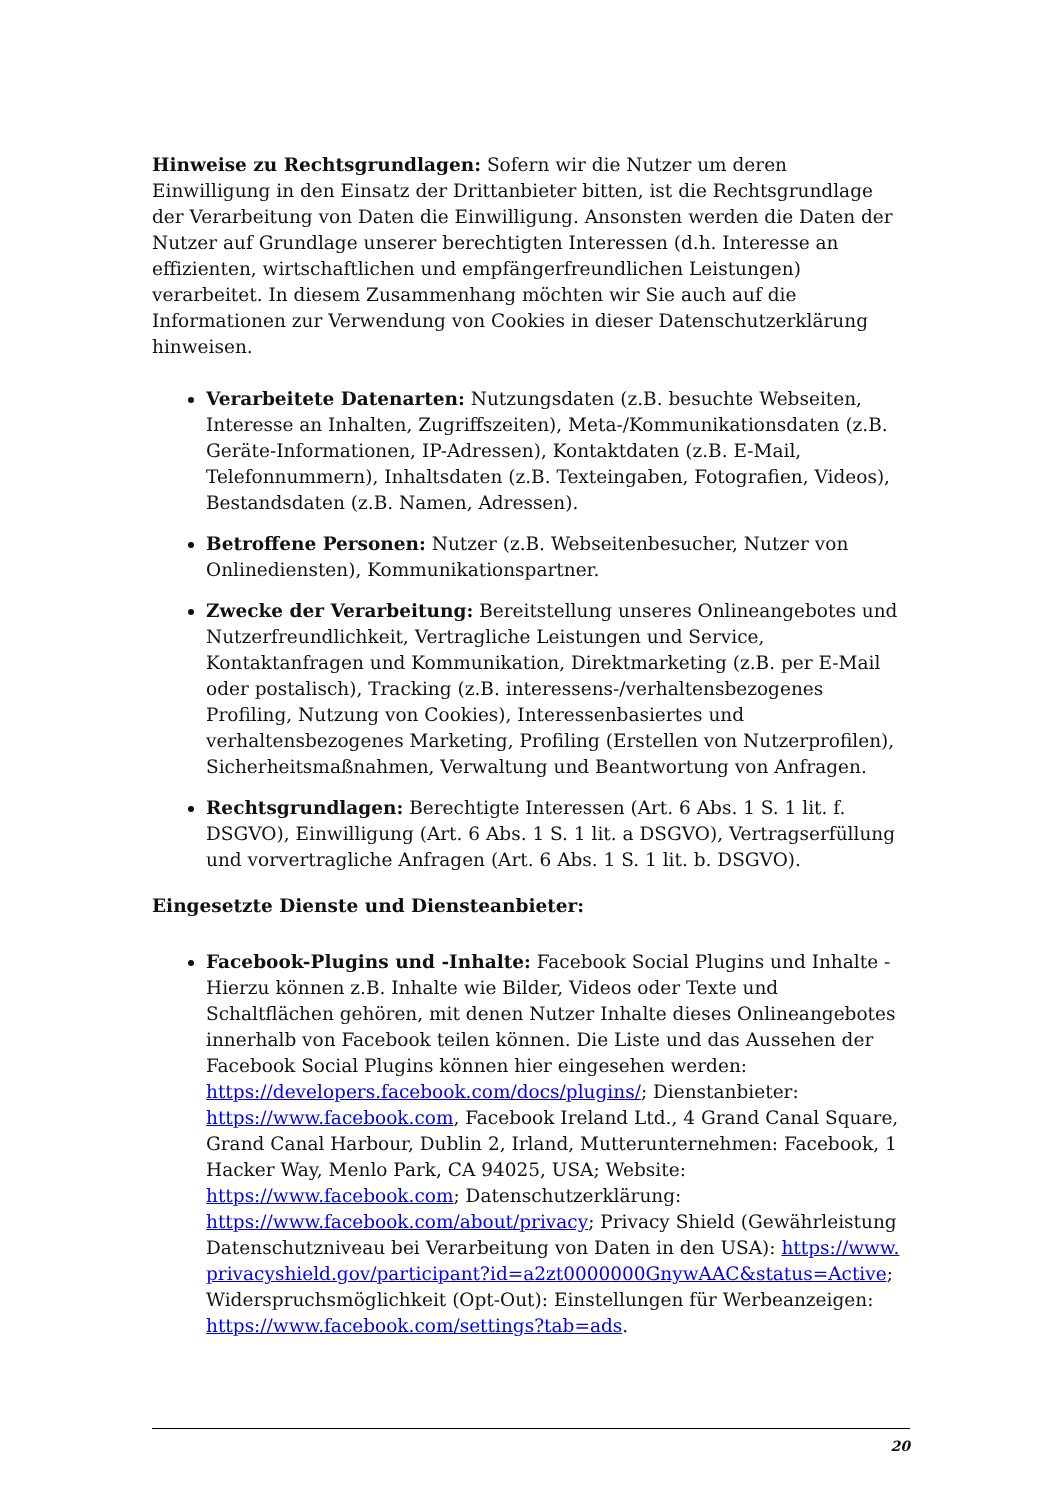Hinweise zu Rechtsgrundlagen: Sofern wir die Nutzer um deren Einwilligung in den Einsatz der Drittanbieter bitten, ist die Rechtsgrundlage der Verarbeitung von Daten die Einwilligung. Ansonsten werden die Daten der Nutzer auf Grundlage unserer berechtigten Interessen (d.h. Interesse an effizienten, wirtschaftlichen und empfängerfreundlichen Leistungen) verarbeitet. In diesem Zusammenhang möchten wir Sie auch auf die Informationen zur Verwendung von Cookies in dieser Datenschutzerklärung hinweisen.
Verarbeitete Datenarten: Nutzungsdaten (z.B. besuchte Webseiten, Interesse an Inhalten, Zugriffszeiten), Meta-/Kommunikationsdaten (z.B. Geräte-Informationen, IP-Adressen), Kontaktdaten (z.B. E-Mail, Telefonnummern), Inhaltsdaten (z.B. Texteingaben, Fotografien, Videos), Bestandsdaten (z.B. Namen, Adressen).
Betroffene Personen: Nutzer (z.B. Webseitenbesucher, Nutzer von Onlinediensten), Kommunikationspartner.
Zwecke der Verarbeitung: Bereitstellung unseres Onlineangebotes und Nutzerfreundlichkeit, Vertragliche Leistungen und Service, Kontaktanfragen und Kommunikation, Direktmarketing (z.B. per E-Mail oder postalisch), Tracking (z.B. interessens-/verhaltensbezogenes Profiling, Nutzung von Cookies), Interessenbasiertes und verhaltensbezogenes Marketing, Profiling (Erstellen von Nutzerprofilen), Sicherheitsmaßnahmen, Verwaltung und Beantwortung von Anfragen.
Rechtsgrundlagen: Berechtigte Interessen (Art. 6 Abs. 1 S. 1 lit. f. DSGVO), Einwilligung (Art. 6 Abs. 1 S. 1 lit. a DSGVO), Vertragserfüllung und vorvertragliche Anfragen (Art. 6 Abs. 1 S. 1 lit. b. DSGVO).
Eingesetzte Dienste und Diensteanbieter:
Facebook-Plugins und -Inhalte: Facebook Social Plugins und Inhalte - Hierzu können z.B. Inhalte wie Bilder, Videos oder Texte und Schaltflächen gehören, mit denen Nutzer Inhalte dieses Onlineangebotes innerhalb von Facebook teilen können. Die Liste und das Aussehen der Facebook Social Plugins können hier eingesehen werden: https://developers.facebook.com/docs/plugins/; Dienstanbieter: https://www.facebook.com, Facebook Ireland Ltd., 4 Grand Canal Square, Grand Canal Harbour, Dublin 2, Irland, Mutterunternehmen: Facebook, 1 Hacker Way, Menlo Park, CA 94025, USA; Website: https://www.facebook.com; Datenschutzerklärung: https://www.facebook.com/about/privacy; Privacy Shield (Gewährleistung Datenschutzniveau bei Verarbeitung von Daten in den USA): https://www.privacyshield.gov/participant?id=a2zt0000000GnywAAC&status=Active; Widerspruchsmöglichkeit (Opt-Out): Einstellungen für Werbeanzeigen: https://www.facebook.com/settings?tab=ads.
20